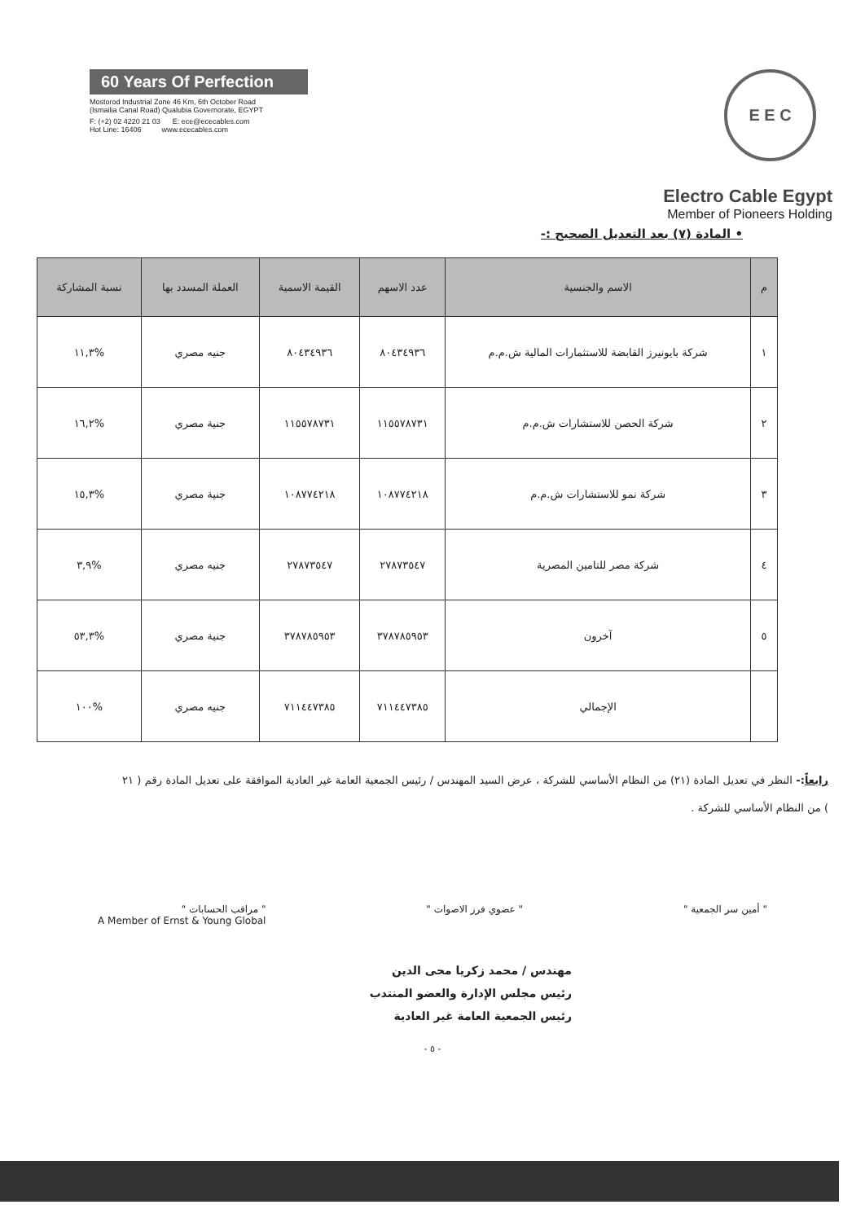60 Years Of Perfection
Mostorod Industrial Zone 46 Km, 6th October Road
(Ismailia Canal Road) Qualubia Governorate, EGYPT
F: (+2) 02 4220 21 03 E: ece@ececables.com
Hot Line: 16406 www.ececables.com
E E C
Electro Cable Egypt
Member of Pioneers Holding
• المادة (٧) بعد التعديل الصحيح :-
| م | الاسم والجنسية | عدد الاسهم | القيمة الاسمية | العملة المسدد بها | نسبة المشاركة |
| --- | --- | --- | --- | --- | --- |
| ١ | شركة بايونيرز القابضة للاستثمارات المالية ش.م.م | ٨٠٤٣٤٩٣٦ | ٨٠٤٣٤٩٣٦ | جنيه مصري | %١١,٣ |
| ٢ | شركة الحصن للاستشارات ش.م.م | ١١٥٥٧٨٧٣١ | ١١٥٥٧٨٧٣١ | جنية مصري | %١٦,٢ |
| ٣ | شركة نمو للاستشارات ش.م.م | ١٠٨٧٧٤٢١٨ | ١٠٨٧٧٤٢١٨ | جنية مصري | %١٥,٣ |
| ٤ | شركة مصر للتامين المصرية | ٢٧٨٧٣٥٤٧ | ٢٧٨٧٣٥٤٧ | جنيه مصري | %٣,٩ |
| ٥ | آخرون | ٣٧٨٧٨٥٩٥٣ | ٣٧٨٧٨٥٩٥٣ | جنية مصري | %٥٣,٣ |
| | الإجمالي | ٧١١٤٤٧٣٨٥ | ٧١١٤٤٧٣٨٥ | جنيه مصري | %١٠٠ |
رابعاً:- النظر في تعديل المادة (٢١) من النظام الأساسي للشركة ، عرض السيد المهندس / رئيس الجمعية العامة غير العادية الموافقة على تعديل المادة رقم ( ٢١ ) من النظام الأساسي للشركة .
" أمين سر الجمعية " " عضوي فرز الاصوات " " مراقب الحسابات "
A Member of Ernst & Young Global
مهندس / محمد زكريا محى الدين
رئيس مجلس الإدارة والعضو المنتدب
رئيس الجمعية العامة غير العادية
- ٥ -